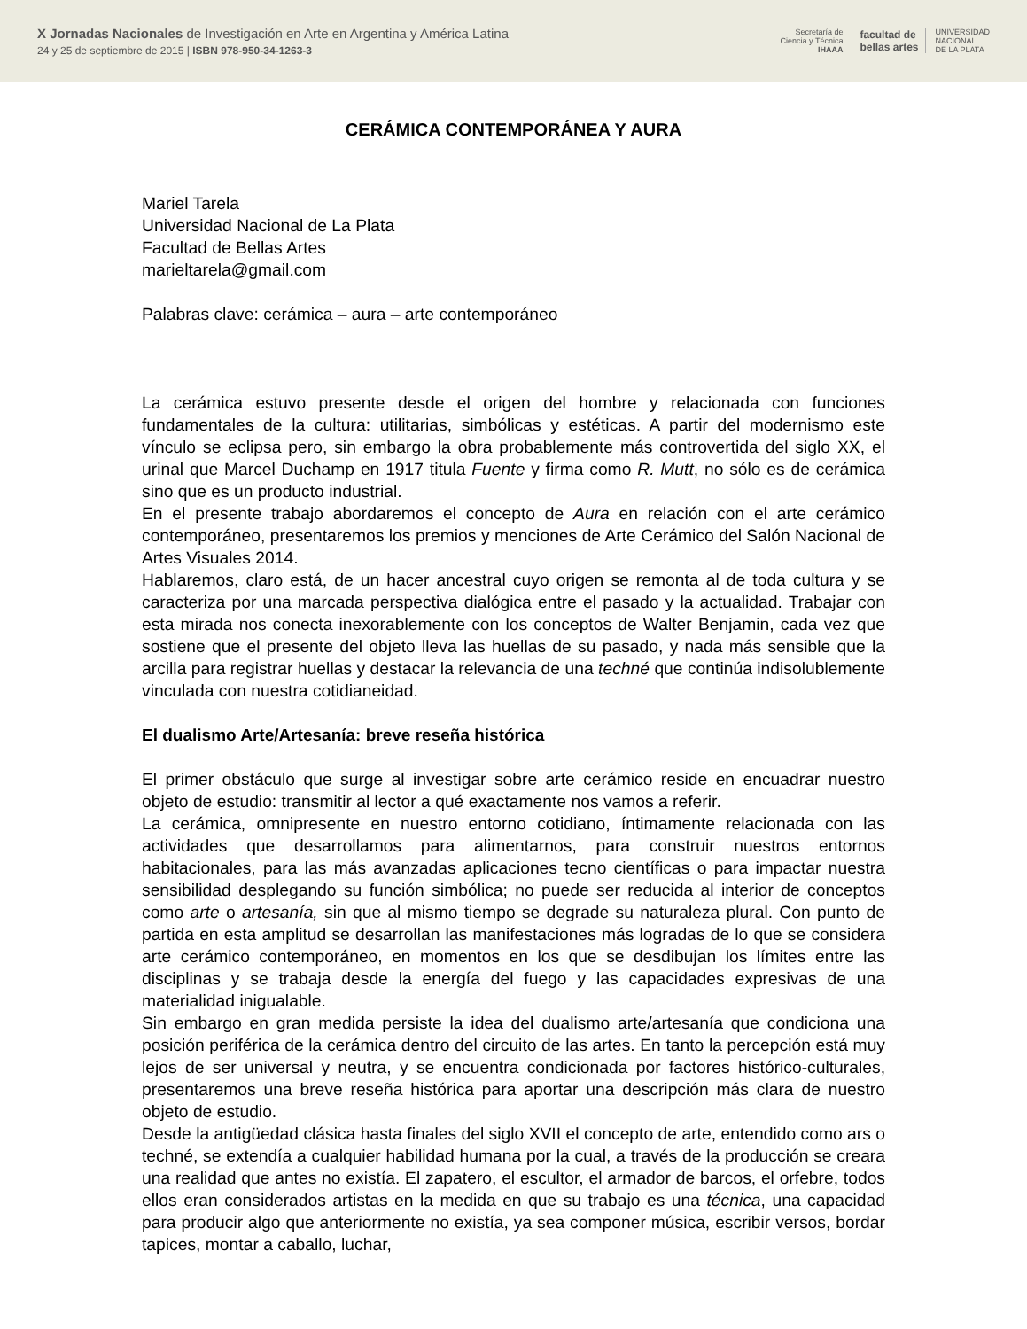X Jornadas Nacionales de Investigación en Arte en Argentina y América Latina
24 y 25 de septiembre de 2015 | ISBN 978-950-34-1263-3
Secretaría de
Ciencia y Técnica
IHAAA
facultad de
bellas artes
UNIVERSIDAD
NACIONAL
DE LA PLATA
CERÁMICA CONTEMPORÁNEA Y AURA
Mariel Tarela
Universidad Nacional de La Plata
Facultad de Bellas Artes
marieltarela@gmail.com
Palabras clave: cerámica – aura – arte contemporáneo
La cerámica estuvo presente desde el origen del hombre y relacionada con funciones fundamentales de la cultura: utilitarias, simbólicas y estéticas. A partir del modernismo este vínculo se eclipsa pero, sin embargo la obra probablemente más controvertida del siglo XX, el urinal que Marcel Duchamp en 1917 titula Fuente y firma como R. Mutt, no sólo es de cerámica sino que es un producto industrial.
En el presente trabajo abordaremos el concepto de Aura en relación con el arte cerámico contemporáneo, presentaremos los premios y menciones de Arte Cerámico del Salón Nacional de Artes Visuales 2014.
Hablaremos, claro está, de un hacer ancestral cuyo origen se remonta al de toda cultura y se caracteriza por una marcada perspectiva dialógica entre el pasado y la actualidad. Trabajar con esta mirada nos conecta inexorablemente con los conceptos de Walter Benjamin, cada vez que sostiene que el presente del objeto lleva las huellas de su pasado, y nada más sensible que la arcilla para registrar huellas y destacar la relevancia de una techné que continúa indisolublemente vinculada con nuestra cotidianeidad.
El dualismo Arte/Artesanía: breve reseña histórica
El primer obstáculo que surge al investigar sobre arte cerámico reside en encuadrar nuestro objeto de estudio: transmitir al lector a qué exactamente nos vamos a referir.
La cerámica, omnipresente en nuestro entorno cotidiano, íntimamente relacionada con las actividades que desarrollamos para alimentarnos, para construir nuestros entornos habitacionales, para las más avanzadas aplicaciones tecno científicas o para impactar nuestra sensibilidad desplegando su función simbólica; no puede ser reducida al interior de conceptos como arte o artesanía, sin que al mismo tiempo se degrade su naturaleza plural. Con punto de partida en esta amplitud se desarrollan las manifestaciones más logradas de lo que se considera arte cerámico contemporáneo, en momentos en los que se desdibujan los límites entre las disciplinas y se trabaja desde la energía del fuego y las capacidades expresivas de una materialidad inigualable.
Sin embargo en gran medida persiste la idea del dualismo arte/artesanía que condiciona una posición periférica de la cerámica dentro del circuito de las artes. En tanto la percepción está muy lejos de ser universal y neutra, y se encuentra condicionada por factores histórico-culturales, presentaremos una breve reseña histórica para aportar una descripción más clara de nuestro objeto de estudio.
Desde la antigüedad clásica hasta finales del siglo XVII el concepto de arte, entendido como ars o techné, se extendía a cualquier habilidad humana por la cual, a través de la producción se creara una realidad que antes no existía. El zapatero, el escultor, el armador de barcos, el orfebre, todos ellos eran considerados artistas en la medida en que su trabajo es una técnica, una capacidad para producir algo que anteriormente no existía, ya sea componer música, escribir versos, bordar tapices, montar a caballo, luchar,